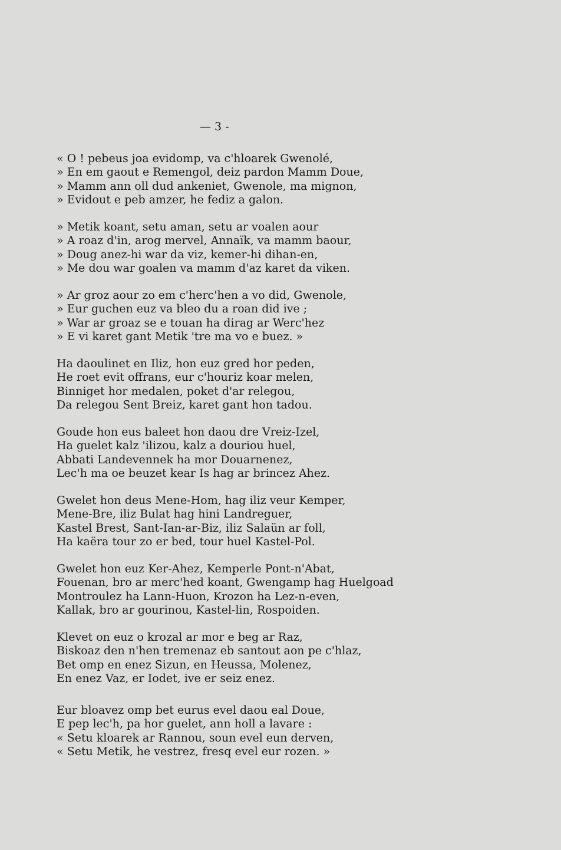— 3 -
« O ! pebeus joa evidomp, va c'hloarek Gwenolé,
» En em gaout e Remengol, deiz pardon Mamm Doue,
» Mamm ann oll dud ankeniet, Gwenole, ma mignon,
» Evidout e peb amzer, he fediz a galon.
» Metik koant, setu aman, setu ar voalen aour
» A roaz d'in, arog mervel, Annaïk, va mamm baour,
» Doug anez-hi war da viz, kemer-hi dihan-en,
» Me dou war goalen va mamm d'az karet da viken.
» Ar groz aour zo em c'herc'hen a vo did, Gwenole,
» Eur guchen euz va bleo du a roan did ive ;
» War ar groaz se e touan ha dirag ar Werc'hez
» E vi karet gant Metik 'tre ma vo e buez. »
Ha daoulinet en Iliz, hon euz gred hor peden,
He roet evit offrans, eur c'houriz koar melen,
Binniget hor medalen, poket d'ar relegou,
Da relegou Sent Breiz, karet gant hon tadou.
Goude hon eus baleet hon daou dre Vreiz-Izel,
Ha guelet kalz 'ilizou, kalz a douriou huel,
Abbati Landevennek ha mor Douarnenez,
Lec'h ma oe beuzet kear Is hag ar brincez Ahez.
Gwelet hon deus Mene-Hom, hag iliz veur Kemper,
Mene-Bre, iliz Bulat hag hini Landreguer,
Kastel Brest, Sant-Ian-ar-Biz, iliz Salaün ar foll,
Ha kaëra tour zo er bed, tour huel Kastel-Pol.
Gwelet hon euz Ker-Ahez, Kemperle Pont-n'Abat,
Fouenan, bro ar merc'hed koant, Gwengamp hag Huelgoad
Montroulez ha Lann-Huon, Krozon ha Lez-n-even,
Kallak, bro ar gourinou, Kastel-lin, Rospoiden.
Klevet on euz o krozal ar mor e beg ar Raz,
Biskoaz den n'hen tremenaz eb santout aon pe c'hlaz,
Bet omp en enez Sizun, en Heussa, Molenez,
En enez Vaz, er Iodet, ive er seiz enez.
Eur bloavez omp bet eurus evel daou eal Doue,
E pep lec'h, pa hor guelet, ann holl a lavare :
« Setu kloarek ar Rannou, soun evel eun derven,
« Setu Metik, he vestrez, fresq evel eur rozen. »